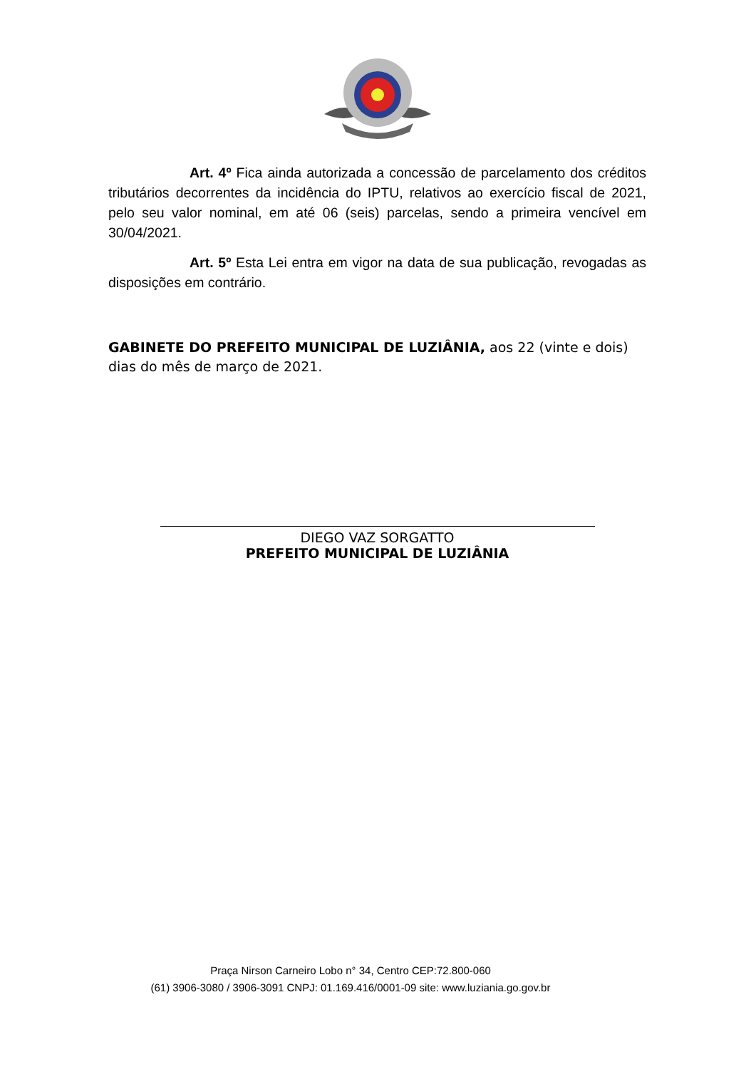Art. 4º Fica ainda autorizada a concessão de parcelamento dos créditos tributários decorrentes da incidência do IPTU, relativos ao exercício fiscal de 2021, pelo seu valor nominal, em até 06 (seis) parcelas, sendo a primeira vencível em 30/04/2021.
Art. 5º Esta Lei entra em vigor na data de sua publicação, revogadas as disposições em contrário.
GABINETE DO PREFEITO MUNICIPAL DE LUZIÂNIA, aos 22 (vinte e dois) dias do mês de março de 2021.
DIEGO VAZ SORGATTO
PREFEITO MUNICIPAL DE LUZIÂNIA
Praça Nirson Carneiro Lobo n° 34, Centro CEP:72.800-060
(61) 3906-3080 / 3906-3091 CNPJ: 01.169.416/0001-09 site: www.luziania.go.gov.br